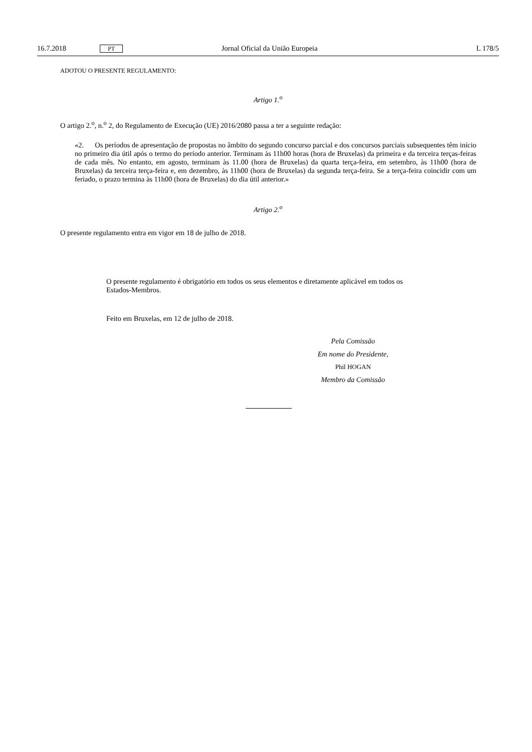16.7.2018 PT Jornal Oficial da União Europeia L 178/5
ADOTOU O PRESENTE REGULAMENTO:
Artigo 1.<sup>o</sup>
O artigo 2.<sup>o</sup>, n.<sup>o</sup> 2, do Regulamento de Execução (UE) 2016/2080 passa a ter a seguinte redação:
«2. Os períodos de apresentação de propostas no âmbito do segundo concurso parcial e dos concursos parciais subsequentes têm início no primeiro dia útil após o termo do período anterior. Terminam às 11h00 horas (hora de Bruxelas) da primeira e da terceira terças-feiras de cada mês. No entanto, em agosto, terminam às 11.00 (hora de Bruxelas) da quarta terça-feira, em setembro, às 11h00 (hora de Bruxelas) da terceira terça-feira e, em dezembro, às 11h00 (hora de Bruxelas) da segunda terça-feira. Se a terça-feira coincidir com um feriado, o prazo termina às 11h00 (hora de Bruxelas) do dia útil anterior.»
Artigo 2.<sup>o</sup>
O presente regulamento entra em vigor em 18 de julho de 2018.
O presente regulamento é obrigatório em todos os seus elementos e diretamente aplicável em todos os Estados-Membros.
Feito em Bruxelas, em 12 de julho de 2018.
Pela Comissão
Em nome do Presidente,
Phil HOGAN
Membro da Comissão